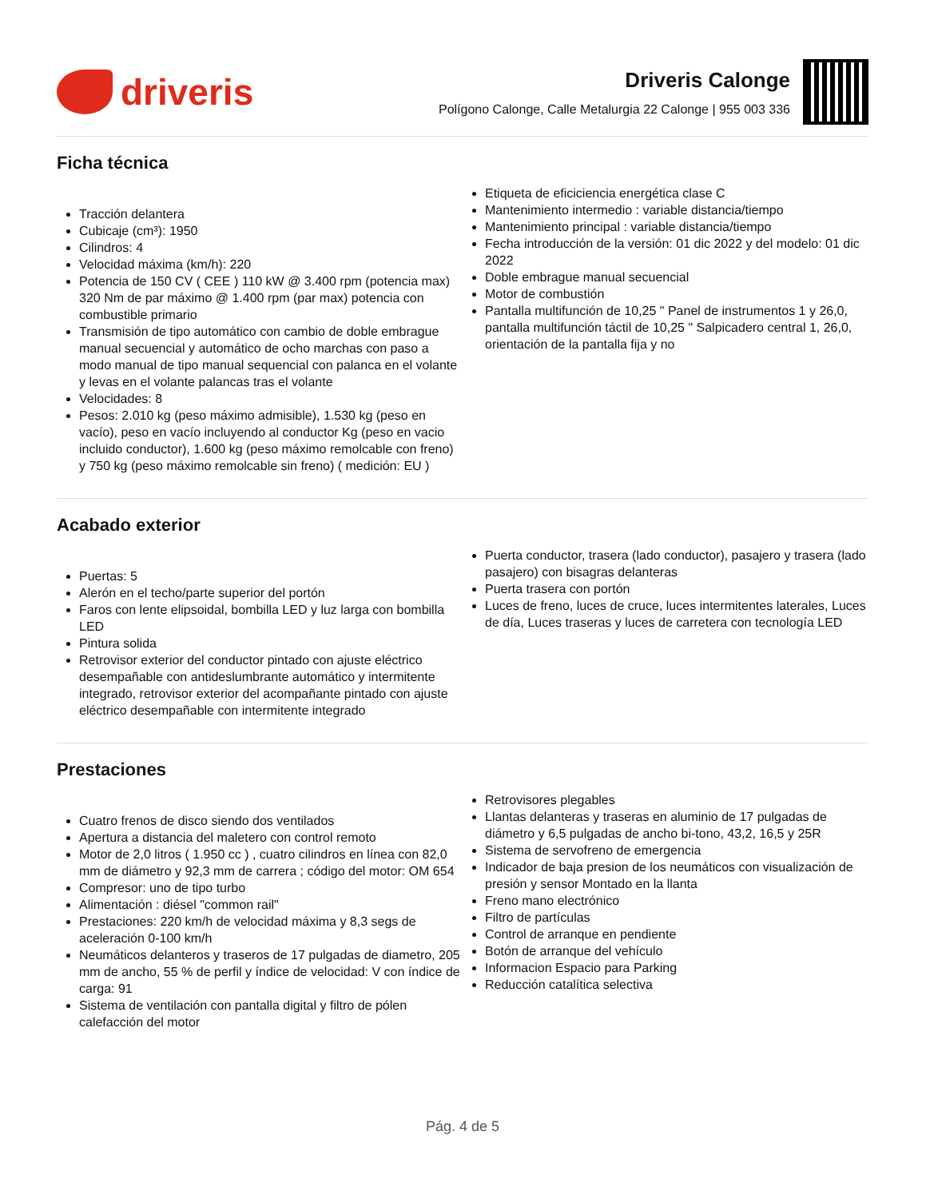driveris
Driveris Calonge
Polígono Calonge, Calle Metalurgia 22 Calonge | 955 003 336
Ficha técnica
Tracción delantera
Cubicaje (cm³): 1950
Cilindros: 4
Velocidad máxima (km/h): 220
Potencia de 150 CV ( CEE ) 110 kW @ 3.400 rpm (potencia max) 320 Nm de par máximo @ 1.400 rpm (par max) potencia con combustible primario
Transmisión de tipo automático con cambio de doble embrague manual secuencial y automático de ocho marchas con paso a modo manual de tipo manual sequencial con palanca en el volante y levas en el volante palancas tras el volante
Velocidades: 8
Pesos: 2.010 kg (peso máximo admisible), 1.530 kg (peso en vacío), peso en vacío incluyendo al conductor Kg (peso en vacio incluido conductor), 1.600 kg (peso máximo remolcable con freno) y 750 kg (peso máximo remolcable sin freno) ( medición: EU )
Etiqueta de eficiciencia energética clase C
Mantenimiento intermedio : variable distancia/tiempo
Mantenimiento principal : variable distancia/tiempo
Fecha introducción de la versión: 01 dic 2022 y del modelo: 01 dic 2022
Doble embrague manual secuencial
Motor de combustión
Pantalla multifunción de 10,25 " Panel de instrumentos 1 y 26,0, pantalla multifunción táctil de 10,25 " Salpicadero central 1, 26,0, orientación de la pantalla fija y no
Acabado exterior
Puertas: 5
Alerón en el techo/parte superior del portón
Faros con lente elipsoidal, bombilla LED y luz larga con bombilla LED
Pintura solida
Retrovisor exterior del conductor pintado con ajuste eléctrico desempañable con antideslumbrante automático y intermitente integrado, retrovisor exterior del acompañante pintado con ajuste eléctrico desempañable con intermitente integrado
Puerta conductor, trasera (lado conductor), pasajero y trasera (lado pasajero) con bisagras delanteras
Puerta trasera con portón
Luces de freno, luces de cruce, luces intermitentes laterales, Luces de día, Luces traseras y luces de carretera con tecnología LED
Prestaciones
Cuatro frenos de disco siendo dos ventilados
Apertura a distancia del maletero con control remoto
Motor de 2,0 litros ( 1.950 cc ) , cuatro cilindros en línea con 82,0 mm de diámetro y 92,3 mm de carrera ; código del motor: OM 654
Compresor: uno de tipo turbo
Alimentación : diésel "common rail"
Prestaciones: 220 km/h de velocidad máxima y 8,3 segs de aceleración 0-100 km/h
Neumáticos delanteros y traseros de 17 pulgadas de diametro, 205 mm de ancho, 55 % de perfil y índice de velocidad: V con índice de carga: 91
Sistema de ventilación con pantalla digital y filtro de pólen calefacción del motor
Retrovisores plegables
Llantas delanteras y traseras en aluminio de 17 pulgadas de diámetro y 6,5 pulgadas de ancho bi-tono, 43,2, 16,5 y 25R
Sistema de servofreno de emergencia
Indicador de baja presion de los neumáticos con visualización de presión y sensor Montado en la llanta
Freno mano electrónico
Filtro de partículas
Control de arranque en pendiente
Botón de arranque del vehículo
Informacion Espacio para Parking
Reducción catalítica selectiva
Pág. 4 de 5